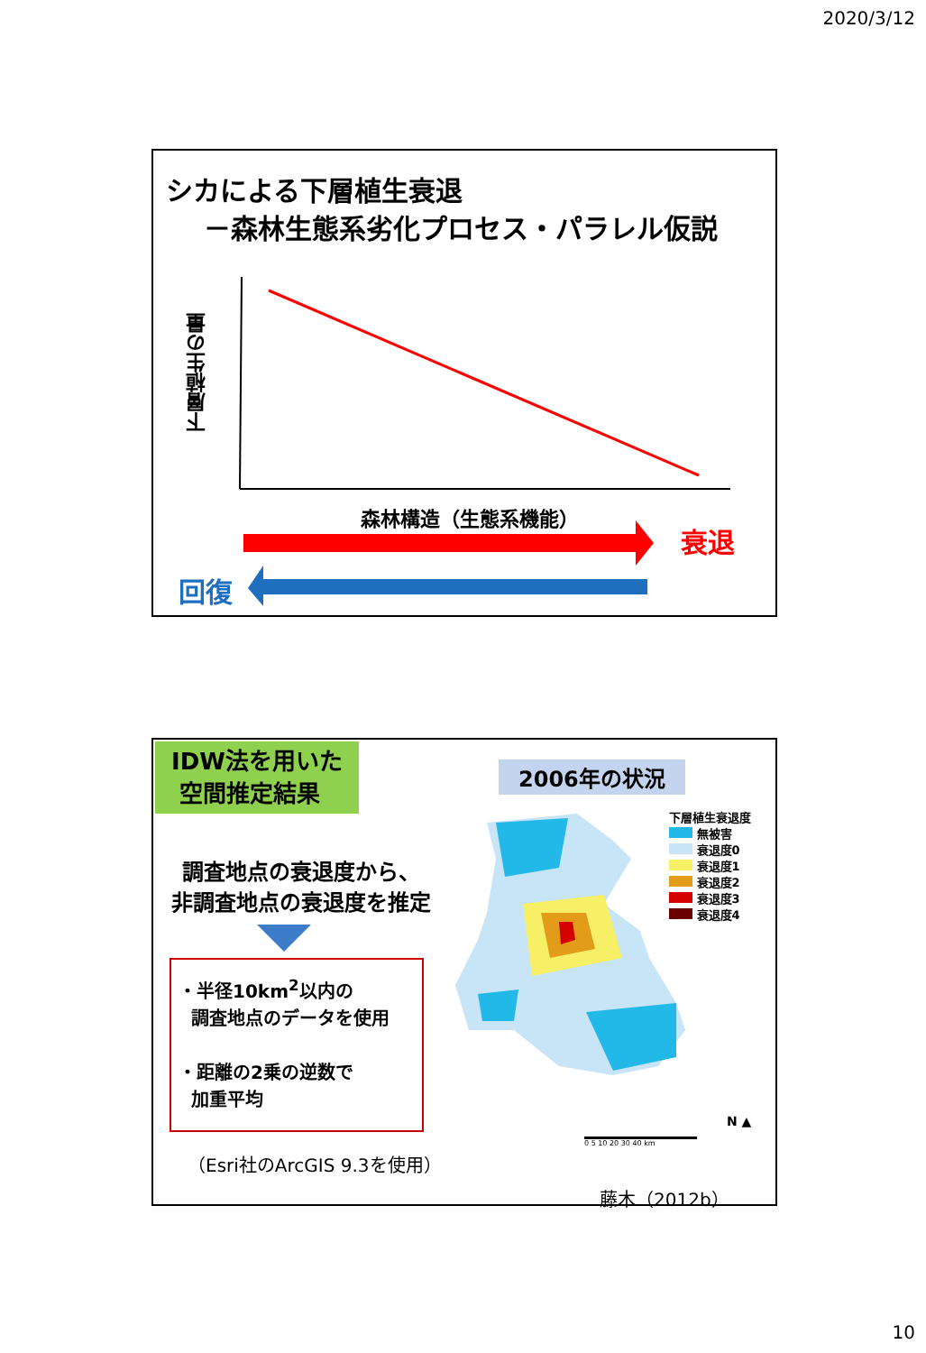2020/3/12
シカによる下層植生衰退
－森林生態系劣化プロセス・パラレル仮説
下層植生の量
森林構造（生態系機能）
衰退
回復
IDW法を用いた
空間推定結果
2006年の状況
調査地点の衰退度から、
非調査地点の衰退度を推定
・半径10km<sup>2</sup>以内の
調査地点のデータを使用
・距離の2乗の逆数で
加重平均
（Esri社のArcGIS 9.3を使用）
下層植生衰退度
無被害
衰退度0
衰退度1
衰退度2
衰退度3
衰退度4
0 5 10 20 30 40 km
N ▲
藤木（2012b）
10